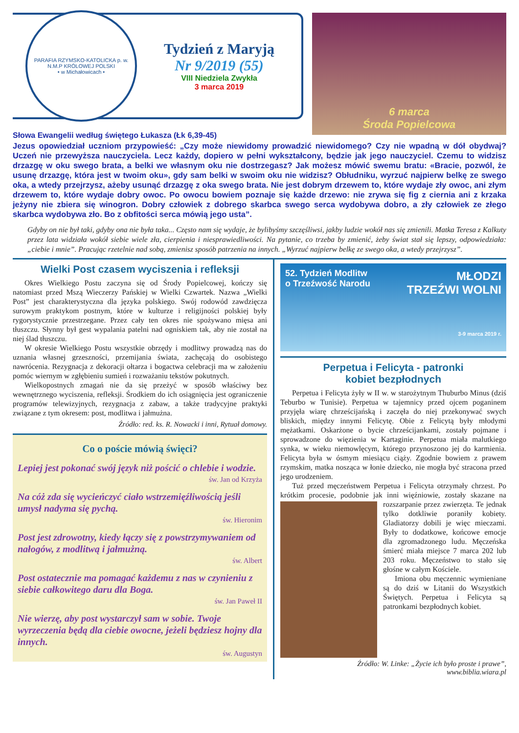PARAFIA RZYMSKO-KATOLICKA p. w. N.M.P KRÓLOWEJ POLSKI
• w Michałowicach •
Tydzień z Maryją
Nr 9/2019 (55)
VIII Niedziela Zwykła
3 marca 2019
Słowa Ewangelii według świętego Łukasza (Łk 6,39-45)
6 marca
Środa Popielcowa
Jezus opowiedział uczniom przypowieść: „Czy może niewidomy prowadzić niewidomego? Czy nie wpadną w dół obydwaj? Uczeń nie przewyższa nauczyciela. Lecz każdy, dopiero w pełni wykształcony, będzie jak jego nauczyciel. Czemu to widzisz drzazgę w oku swego brata, a belki we własnym oku nie dostrzegasz? Jak możesz mówić swemu bratu: «Bracie, pozwól, że usunę drzazgę, która jest w twoim oku», gdy sam belki w swoim oku nie widzisz? Obłudniku, wyrzuć najpierw belkę ze swego oka, a wtedy przejrzysz, ażeby usunąć drzazgę z oka swego brata. Nie jest dobrym drzewem to, które wydaje zły owoc, ani złym drzewem to, które wydaje dobry owoc. Po owocu bowiem poznaje się każde drzewo: nie zrywa się fig z ciernia ani z krzaka jeżyny nie zbiera się winogron. Dobry człowiek z dobrego skarbca swego serca wydobywa dobro, a zły człowiek ze złego skarbca wydobywa zło. Bo z obfitości serca mówią jego usta”.
Gdyby on nie był taki, gdyby ona nie była taka... Często nam się wydaje, że bylibyśmy szczęśliwsi, jakby ludzie wokół nas się zmienili. Matka Teresa z Kalkuty przez lata widziała wokół siebie wiele zła, cierpienia i niesprawiedliwości. Na pytanie, co trzeba by zmienić, żeby świat stał się lepszy, odpowiedziała: „ciebie i mnie”. Pracując rzetelnie nad sobą, zmienisz sposób patrzenia na innych. „Wyrzuć najpierw belkę ze swego oka, a wtedy przejrzysz”.
Wielki Post czasem wyciszenia i refleksji
Okres Wielkiego Postu zaczyna się od Środy Popielcowej, kończy się natomiast przed Mszą Wieczerzy Pańskiej w Wielki Czwartek. Nazwa „Wielki Post” jest charakterystyczna dla języka polskiego. Swój rodowód zawdzięcza surowym praktykom postnym, które w kulturze i religijności polskiej były rygorystycznie przestrzegane. Przez cały ten okres nie spożywano mięsa ani tłuszczu. Słynny był gest wypalania patelni nad ogniskiem tak, aby nie został na niej ślad tłuszczu.
W okresie Wielkiego Postu wszystkie obrzędy i modlitwy prowadzą nas do uznania własnej grzeszności, przemijania świata, zachęcają do osobistego nawrócenia. Rezygnacja z dekoracji ołtarza i bogactwa celebracji ma w założeniu pomóc wiernym w zgłębieniu sumień i rozważaniu tekstów pokutnych.
Wielkopostnych zmagań nie da się przeżyć w sposób właściwy bez wewnętrznego wyciszenia, refleksji. Środkiem do ich osiągnięcia jest ograniczenie programów telewizyjnych, rezygnacja z zabaw, a także tradycyjne praktyki związane z tym okresem: post, modlitwa i jałmużna.
Źródło: red. ks. R. Nowacki i inni, Rytuał domowy.
Co o poście mówią święci?
Lepiej jest pokonać swój język niż pościć o chlebie i wodzie.
św. Jan od Krzyża
Na cóż zda się wycieńczyć ciało wstrzemięźliwością jeśli umysł nadyma się pychą.
św. Hieronim
Post jest zdrowotny, kiedy łączy się z powstrzymywaniem od nałogów, z modlitwą i jałmużną.
św. Albert
Post ostatecznie ma pomagać każdemu z nas w czynieniu z siebie całkowitego daru dla Boga.
św. Jan Paweł II
Nie wierzę, aby post wystarczył sam w sobie. Twoje wyrzeczenia będą dla ciebie owocne, jeżeli będziesz hojny dla innych.
św. Augustyn
52. Tydzień Modlitw
o Trzeźwość Narodu
MŁODZI
TRZEŹWI WOLNI
3-9 marca 2019 r.
Perpetua i Felicyta - patronki
kobiet bezpłodnych
Perpetua i Felicyta żyły w II w. w starożytnym Thuburbo Minus (dziś Teburbo w Tunisie). Perpetua w tajemnicy przed ojcem poganinem przyjęła wiarę chrześcijańską i zaczęła do niej przekonywać swych bliskich, między innymi Felicytę. Obie z Felicytą były młodymi mężatkami. Oskarżone o bycie chrześcijankami, zostały pojmane i sprowadzone do więzienia w Kartaginie. Perpetua miała malutkiego synka, w wieku niemowlęcym, którego przynoszono jej do karmienia. Felicyta była w ósmym miesiącu ciąży. Zgodnie bowiem z prawem rzymskim, matka nosząca w łonie dziecko, nie mogła być stracona przed jego urodzeniem.
Tuż przed męczeństwem Perpetua i Felicyta otrzymały chrzest. Po krótkim procesie, podobnie jak inni więźniowie, zostały skazane na rozszarpanie przez zwierzęta. Te jednak tylko dotkliwie poraniły kobiety. Gladiatorzy dobili je więc mieczami. Były to dodatkowe, końcowe emocje dla zgromadzonego ludu. Męczeńska śmierć miała miejsce 7 marca 202 lub 203 roku. Męczeństwo to stało się głośne w całym Kościele.
Imiona obu męczennic wymieniane są do dziś w Litanii do Wszystkich Świętych. Perpetua i Felicyta są patronkami bezpłodnych kobiet.
Źródło: W. Linke: „Życie ich było proste i prawe”,
www.biblia.wiara.pl